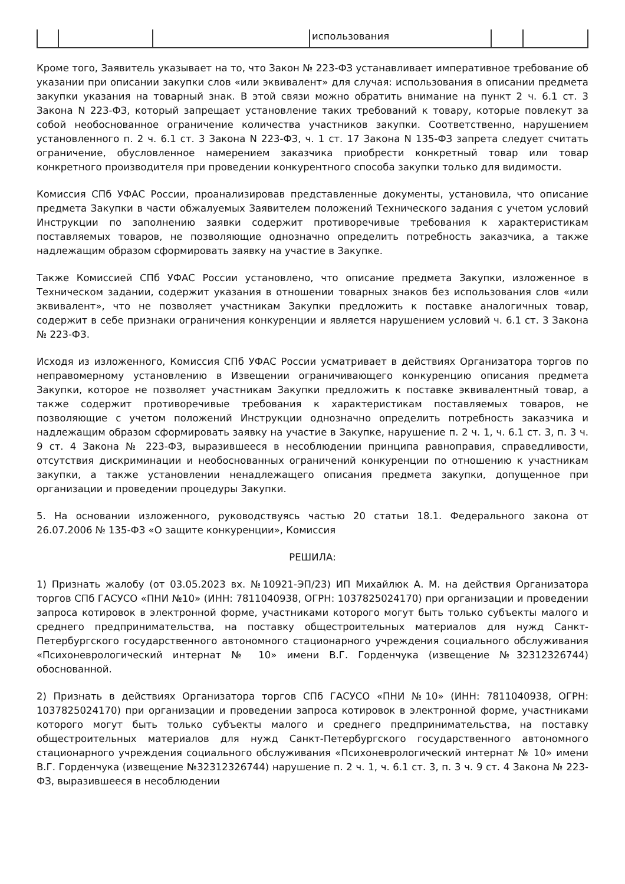| | | | использования | | |
Кроме того, Заявитель указывает на то, что Закон № 223-ФЗ устанавливает императивное требование об указании при описании закупки слов «или эквивалент» для случая: использования в описании предмета закупки указания на товарный знак. В этой связи можно обратить внимание на пункт 2 ч. 6.1 ст. 3 Закона N 223-ФЗ, который запрещает установление таких требований к товару, которые повлекут за собой необоснованное ограничение количества участников закупки. Соответственно, нарушением установленного п. 2 ч. 6.1 ст. 3 Закона N 223-ФЗ, ч. 1 ст. 17 Закона N 135-ФЗ запрета следует считать ограничение, обусловленное намерением заказчика приобрести конкретный товар или товар конкретного производителя при проведении конкурентного способа закупки только для видимости.
Комиссия СПб УФАС России, проанализировав представленные документы, установила, что описание предмета Закупки в части обжалуемых Заявителем положений Технического задания с учетом условий Инструкции по заполнению заявки содержит противоречивые требования к характеристикам поставляемых товаров, не позволяющие однозначно определить потребность заказчика, а также надлежащим образом сформировать заявку на участие в Закупке.
Также Комиссией СПб УФАС России установлено, что описание предмета Закупки, изложенное в Техническом задании, содержит указания в отношении товарных знаков без использования слов «или эквивалент», что не позволяет участникам Закупки предложить к поставке аналогичных товар, содержит в себе признаки ограничения конкуренции и является нарушением условий ч. 6.1 ст. 3 Закона № 223-ФЗ.
Исходя из изложенного, Комиссия СПб УФАС России усматривает в действиях Организатора торгов по неправомерному установлению в Извещении ограничивающего конкуренцию описания предмета Закупки, которое не позволяет участникам Закупки предложить к поставке эквивалентный товар, а также содержит противоречивые требования к характеристикам поставляемых товаров, не позволяющие с учетом положений Инструкции однозначно определить потребность заказчика и надлежащим образом сформировать заявку на участие в Закупке, нарушение п. 2 ч. 1, ч. 6.1 ст. 3, п. 3 ч. 9 ст. 4 Закона № 223-ФЗ, выразившееся в несоблюдении принципа равноправия, справедливости, отсутствия дискриминации и необоснованных ограничений конкуренции по отношению к участникам закупки, а также установлении ненадлежащего описания предмета закупки, допущенное при организации и проведении процедуры Закупки.
5. На основании изложенного, руководствуясь частью 20 статьи 18.1. Федерального закона от 26.07.2006 № 135-ФЗ «О защите конкуренции», Комиссия
РЕШИЛА:
1) Признать жалобу (от 03.05.2023 вх. №10921-ЭП/23) ИП Михайлюк А. М. на действия Организатора торгов СПб ГАСУСО «ПНИ №10» (ИНН: 7811040938, ОГРН: 1037825024170) при организации и проведении запроса котировок в электронной форме, участниками которого могут быть только субъекты малого и среднего предпринимательства, на поставку общестроительных материалов для нужд Санкт-Петербургского государственного автономного стационарного учреждения социального обслуживания «Психоневрологический интернат № 10» имени В.Г. Горденчука (извещение №32312326744) обоснованной.
2) Признать в действиях Организатора торгов СПб ГАСУСО «ПНИ №10» (ИНН: 7811040938, ОГРН: 1037825024170) при организации и проведении запроса котировок в электронной форме, участниками которого могут быть только субъекты малого и среднего предпринимательства, на поставку общестроительных материалов для нужд Санкт-Петербургского государственного автономного стационарного учреждения социального обслуживания «Психоневрологический интернат № 10» имени В.Г. Горденчука (извещение №32312326744) нарушение п. 2 ч. 1, ч. 6.1 ст. 3, п. 3 ч. 9 ст. 4 Закона № 223-ФЗ, выразившееся в несоблюдении